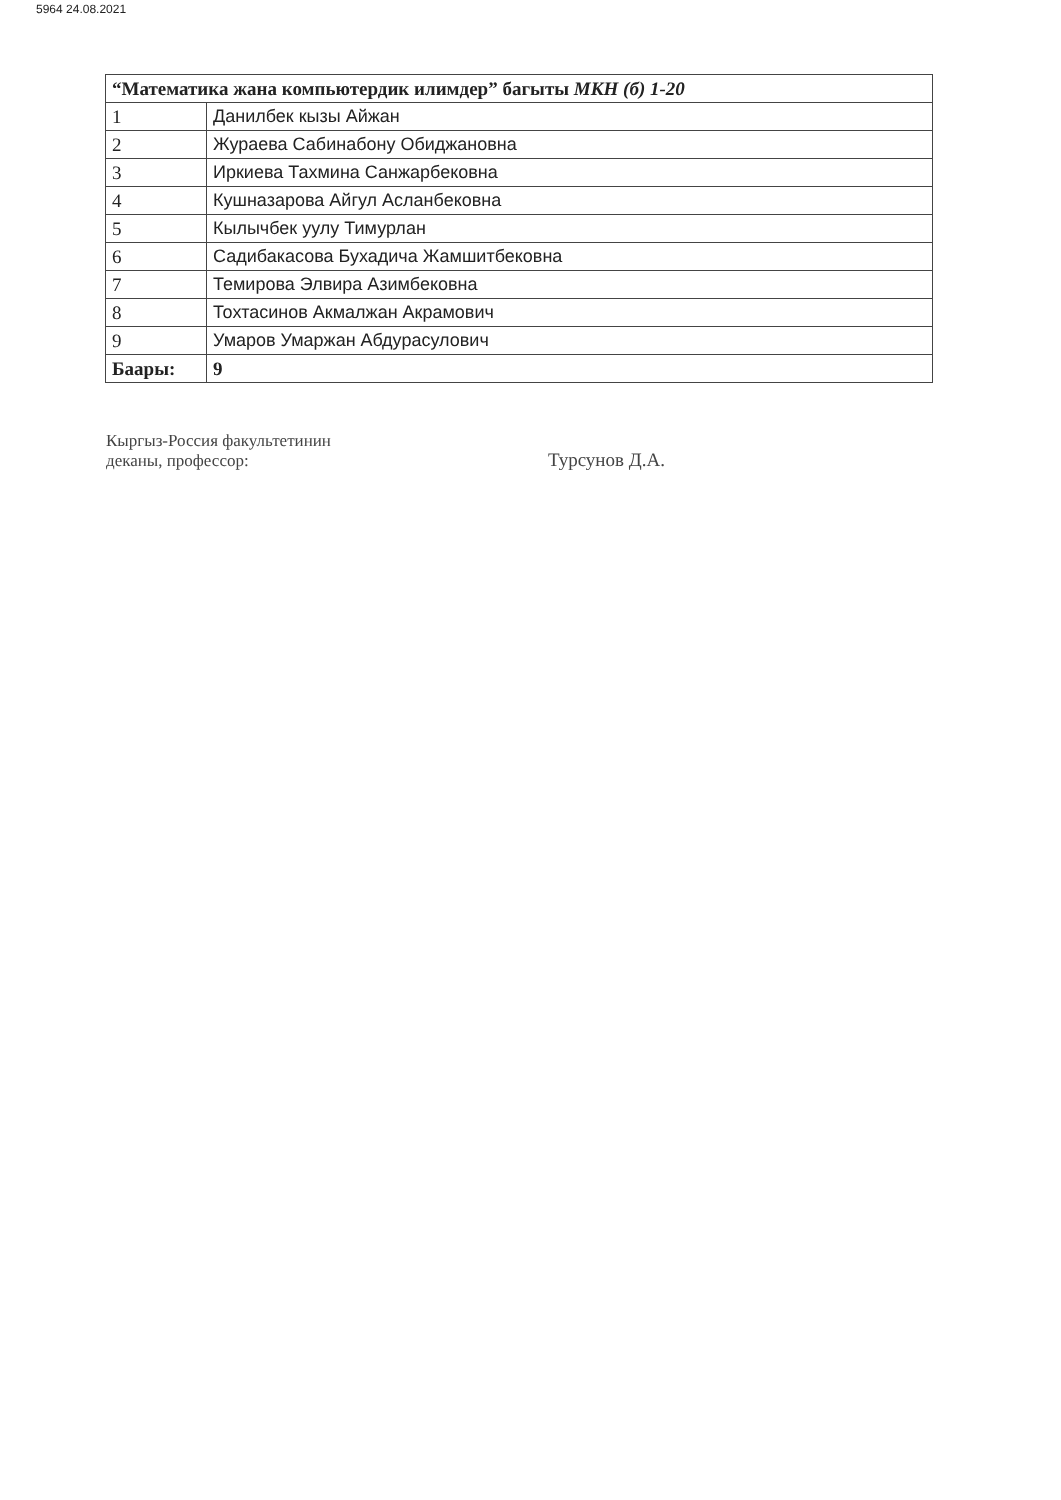5964 24.08.2021
| “Математика жана компьютердик илимдер” багыты МКН (б) 1-20 | |
| --- | --- |
| 1 | Данилбек кызы Айжан |
| 2 | Жураева Сабинабону Обиджановна |
| 3 | Иркиева Тахмина Санжарбековна |
| 4 | Кушназарова Айгул Асланбековна |
| 5 | Кылычбек уулу Тимурлан |
| 6 | Садибакасова Бухадича Жамшитбековна |
| 7 | Темирова Элвира Азимбековна |
| 8 | Тохтасинов Акмалжан Акрамович |
| 9 | Умаров Умаржан Абдурасулович |
| Баары: | 9 |
Кыргыз-Россия факультетинин
деканы, профессор:
Турсунов Д.А.